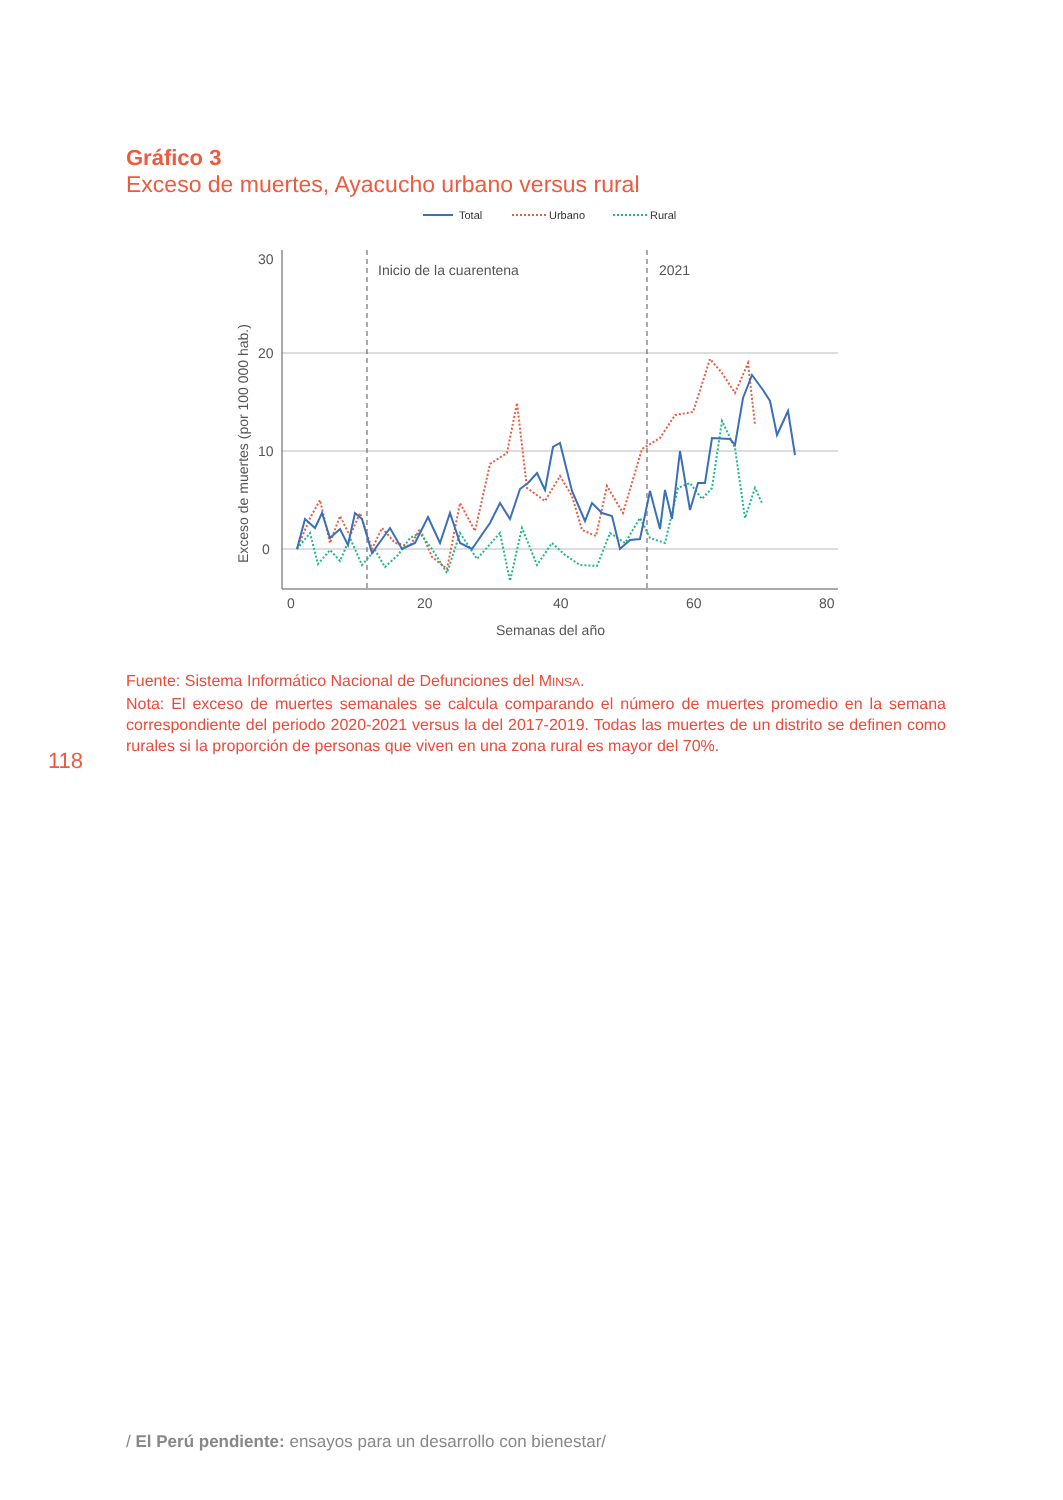Gráfico 3
Exceso de muertes, Ayacucho urbano versus rural
Total
Urbano
Rural
Inicio de la cuarentena
2021
30
20
10
0
0
20
40
60
80
Semanas del año
Exceso de muertes (por 100 000 hab.)
Fuente: Sistema Informático Nacional de Defunciones del MINSA.
Nota: El exceso de muertes semanales se calcula comparando el número de muertes promedio en la semana correspondiente del periodo 2020-2021 versus la del 2017-2019. Todas las muertes de un distrito se definen como rurales si la proporción de personas que viven en una zona rural es mayor del 70%.
118
/ El Perú pendiente: ensayos para un desarrollo con bienestar/